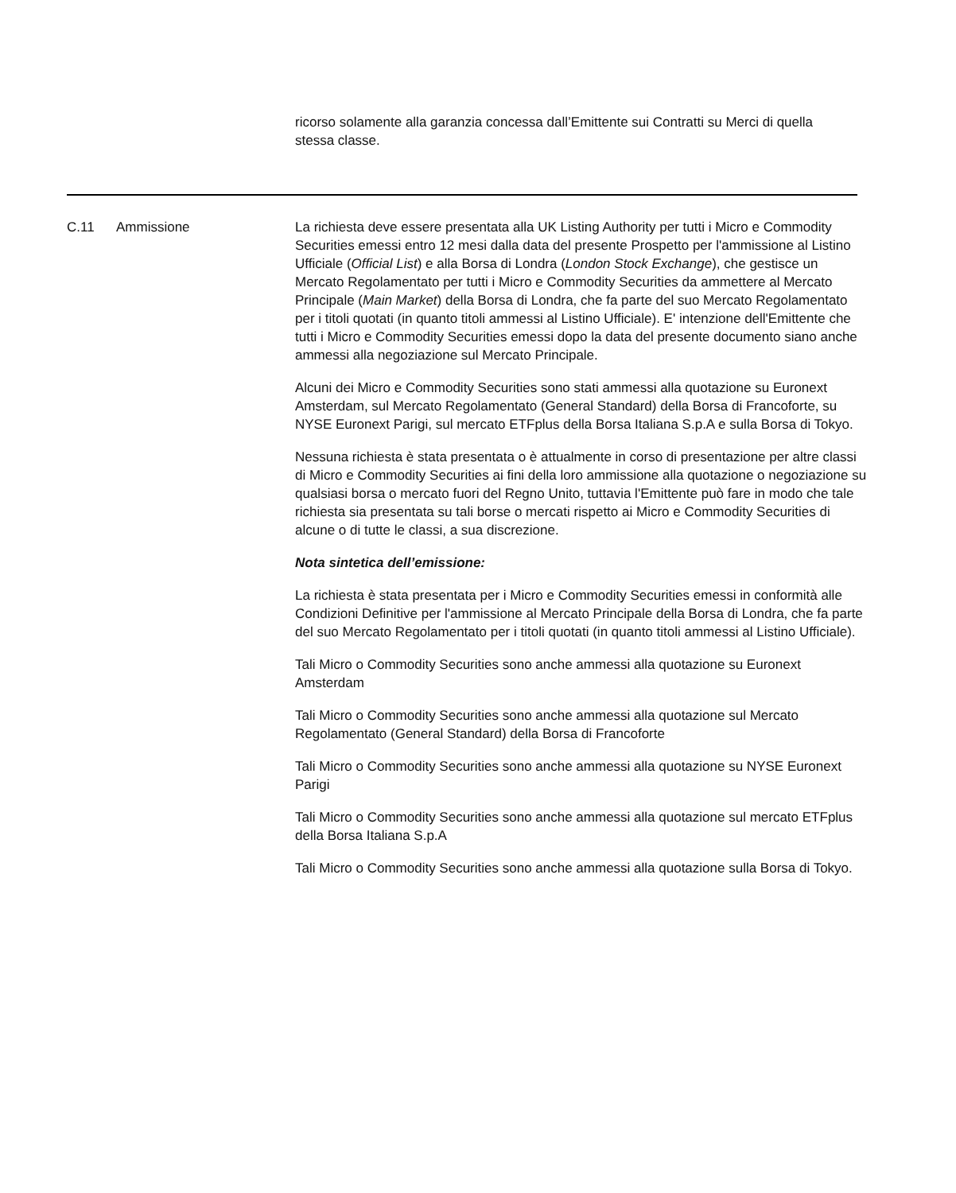ricorso solamente alla garanzia concessa dall’Emittente sui Contratti su Merci di quella stessa classe.
| C.11 | Ammissione | La richiesta deve essere presentata alla UK Listing Authority per tutti i Micro e Commodity Securities emessi entro 12 mesi dalla data del presente Prospetto per l'ammissione al Listino Ufficiale ( Official List ) e alla Borsa di Londra ( London Stock Exchange ), che gestisce un Mercato Regolamentato per tutti i Micro e Commodity Securities da ammettere al Mercato Principale ( Main Market ) della Borsa di Londra, che fa parte del suo Mercato Regolamentato per i titoli quotati (in quanto titoli ammessi al Listino Ufficiale). E' intenzione dell'Emittente che tutti i Micro e Commodity Securities emessi dopo la data del presente documento siano anche ammessi alla negoziazione sul Mercato Principale. Alcuni dei Micro e Commodity Securities sono stati ammessi alla quotazione su Euronext Amsterdam, sul Mercato Regolamentato (General Standard) della Borsa di Francoforte, su NYSE Euronext Parigi, sul mercato ETFplus della Borsa Italiana S.p.A e sulla Borsa di Tokyo. Nessuna richiesta è stata presentata o è attualmente in corso di presentazione per altre classi di Micro e Commodity Securities ai fini della loro ammissione alla quotazione o negoziazione su qualsiasi borsa o mercato fuori del Regno Unito, tuttavia l'Emittente può fare in modo che tale richiesta sia presentata su tali borse o mercati rispetto ai Micro e Commodity Securities di alcune o di tutte le classi, a sua discrezione. Nota sintetica dell’emissione: La richiesta è stata presentata per i Micro e Commodity Securities emessi in conformità alle Condizioni Definitive per l'ammissione al Mercato Principale della Borsa di Londra, che fa parte del suo Mercato Regolamentato per i titoli quotati (in quanto titoli ammessi al Listino Ufficiale). Tali Micro o Commodity Securities sono anche ammessi alla quotazione su Euronext Amsterdam Tali Micro o Commodity Securities sono anche ammessi alla quotazione sul Mercato Regolamentato (General Standard) della Borsa di Francoforte Tali Micro o Commodity Securities sono anche ammessi alla quotazione su NYSE Euronext Parigi Tali Micro o Commodity Securities sono anche ammessi alla quotazione sul mercato ETFplus della Borsa Italiana S.p.A Tali Micro o Commodity Securities sono anche ammessi alla quotazione sulla Borsa di Tokyo. |